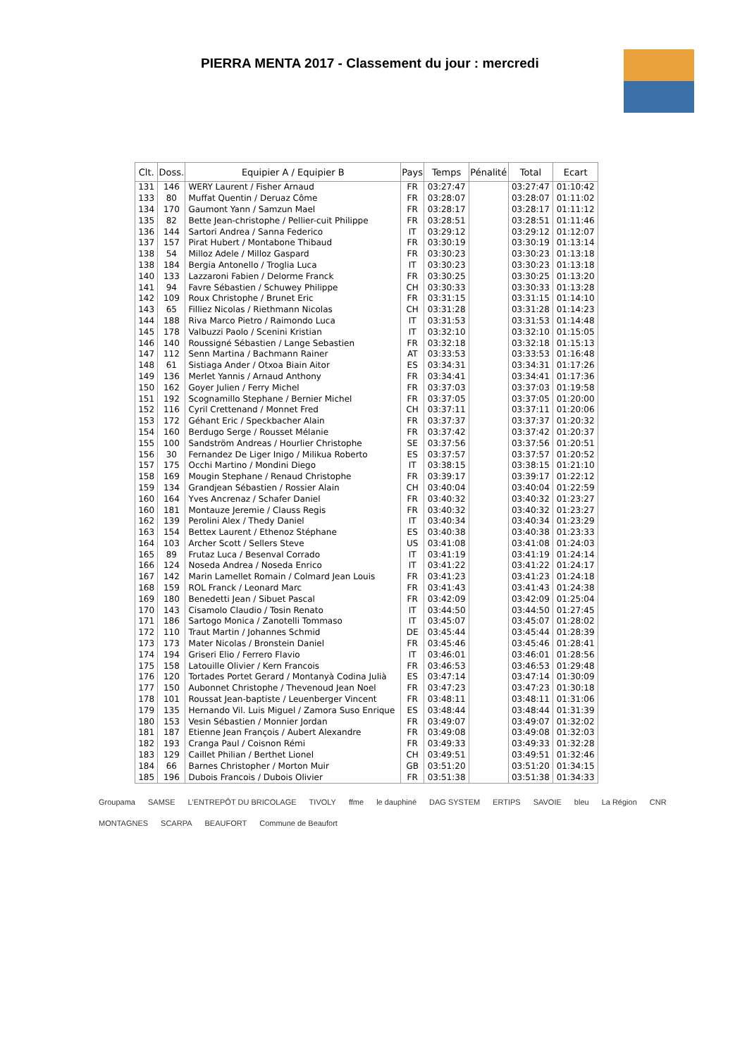PIERRA MENTA 2017 - Classement du jour : mercredi
| Clt. | Doss. | Equipier A / Equipier B | Pays | Temps | Pénalité | Total | Ecart |
| --- | --- | --- | --- | --- | --- | --- | --- |
| 131 | 146 | WERY Laurent / Fisher Arnaud | FR | 03:27:47 | | 03:27:47 | 01:10:42 |
| 133 | 80 | Muffat Quentin / Deruaz Côme | FR | 03:28:07 | | 03:28:07 | 01:11:02 |
| 134 | 170 | Gaumont Yann / Samzun Mael | FR | 03:28:17 | | 03:28:17 | 01:11:12 |
| 135 | 82 | Bette Jean-christophe / Pellier-cuit Philippe | FR | 03:28:51 | | 03:28:51 | 01:11:46 |
| 136 | 144 | Sartori Andrea / Sanna Federico | IT | 03:29:12 | | 03:29:12 | 01:12:07 |
| 137 | 157 | Pirat Hubert / Montabone Thibaud | FR | 03:30:19 | | 03:30:19 | 01:13:14 |
| 138 | 54 | Milloz Adele / Milloz Gaspard | FR | 03:30:23 | | 03:30:23 | 01:13:18 |
| 138 | 184 | Bergia Antonello / Troglia Luca | IT | 03:30:23 | | 03:30:23 | 01:13:18 |
| 140 | 133 | Lazzaroni Fabien / Delorme Franck | FR | 03:30:25 | | 03:30:25 | 01:13:20 |
| 141 | 94 | Favre Sébastien / Schuwey Philippe | CH | 03:30:33 | | 03:30:33 | 01:13:28 |
| 142 | 109 | Roux Christophe / Brunet Eric | FR | 03:31:15 | | 03:31:15 | 01:14:10 |
| 143 | 65 | Filliez Nicolas / Riethmann Nicolas | CH | 03:31:28 | | 03:31:28 | 01:14:23 |
| 144 | 188 | Riva Marco Pietro / Raimondo Luca | IT | 03:31:53 | | 03:31:53 | 01:14:48 |
| 145 | 178 | Valbuzzi Paolo / Scenini Kristian | IT | 03:32:10 | | 03:32:10 | 01:15:05 |
| 146 | 140 | Roussigné Sébastien / Lange Sebastien | FR | 03:32:18 | | 03:32:18 | 01:15:13 |
| 147 | 112 | Senn Martina / Bachmann Rainer | AT | 03:33:53 | | 03:33:53 | 01:16:48 |
| 148 | 61 | Sistiaga Ander / Otxoa Biain Aitor | ES | 03:34:31 | | 03:34:31 | 01:17:26 |
| 149 | 136 | Merlet Yannis / Arnaud Anthony | FR | 03:34:41 | | 03:34:41 | 01:17:36 |
| 150 | 162 | Goyer Julien / Ferry Michel | FR | 03:37:03 | | 03:37:03 | 01:19:58 |
| 151 | 192 | Scognamillo Stephane / Bernier Michel | FR | 03:37:05 | | 03:37:05 | 01:20:00 |
| 152 | 116 | Cyril Crettenand / Monnet Fred | CH | 03:37:11 | | 03:37:11 | 01:20:06 |
| 153 | 172 | Géhant Eric / Speckbacher Alain | FR | 03:37:37 | | 03:37:37 | 01:20:32 |
| 154 | 160 | Berdugo Serge / Rousset Mélanie | FR | 03:37:42 | | 03:37:42 | 01:20:37 |
| 155 | 100 | Sandström Andreas / Hourlier Christophe | SE | 03:37:56 | | 03:37:56 | 01:20:51 |
| 156 | 30 | Fernandez De Liger Inigo / Milikua Roberto | ES | 03:37:57 | | 03:37:57 | 01:20:52 |
| 157 | 175 | Occhi Martino / Mondini Diego | IT | 03:38:15 | | 03:38:15 | 01:21:10 |
| 158 | 169 | Mougin Stephane / Renaud Christophe | FR | 03:39:17 | | 03:39:17 | 01:22:12 |
| 159 | 134 | Grandjean Sébastien / Rossier Alain | CH | 03:40:04 | | 03:40:04 | 01:22:59 |
| 160 | 164 | Yves Ancrenaz / Schafer Daniel | FR | 03:40:32 | | 03:40:32 | 01:23:27 |
| 160 | 181 | Montauze Jeremie / Clauss Regis | FR | 03:40:32 | | 03:40:32 | 01:23:27 |
| 162 | 139 | Perolini Alex / Thedy Daniel | IT | 03:40:34 | | 03:40:34 | 01:23:29 |
| 163 | 154 | Bettex Laurent / Ethenoz Stéphane | ES | 03:40:38 | | 03:40:38 | 01:23:33 |
| 164 | 103 | Archer Scott / Sellers Steve | US | 03:41:08 | | 03:41:08 | 01:24:03 |
| 165 | 89 | Frutaz Luca / Besenval Corrado | IT | 03:41:19 | | 03:41:19 | 01:24:14 |
| 166 | 124 | Noseda Andrea / Noseda Enrico | IT | 03:41:22 | | 03:41:22 | 01:24:17 |
| 167 | 142 | Marin Lamellet Romain / Colmard Jean Louis | FR | 03:41:23 | | 03:41:23 | 01:24:18 |
| 168 | 159 | ROL Franck / Leonard Marc | FR | 03:41:43 | | 03:41:43 | 01:24:38 |
| 169 | 180 | Benedetti Jean / Sibuet Pascal | FR | 03:42:09 | | 03:42:09 | 01:25:04 |
| 170 | 143 | Cisamolo Claudio / Tosin Renato | IT | 03:44:50 | | 03:44:50 | 01:27:45 |
| 171 | 186 | Sartogo Monica / Zanotelli Tommaso | IT | 03:45:07 | | 03:45:07 | 01:28:02 |
| 172 | 110 | Traut Martin / Johannes Schmid | DE | 03:45:44 | | 03:45:44 | 01:28:39 |
| 173 | 173 | Mater Nicolas / Bronstein Daniel | FR | 03:45:46 | | 03:45:46 | 01:28:41 |
| 174 | 194 | Griseri Elio / Ferrero Flavio | IT | 03:46:01 | | 03:46:01 | 01:28:56 |
| 175 | 158 | Latouille Olivier / Kern Francois | FR | 03:46:53 | | 03:46:53 | 01:29:48 |
| 176 | 120 | Tortades Portet Gerard / Montanyà Codina Julià | ES | 03:47:14 | | 03:47:14 | 01:30:09 |
| 177 | 150 | Aubonnet Christophe / Thevenoud Jean Noel | FR | 03:47:23 | | 03:47:23 | 01:30:18 |
| 178 | 101 | Roussat Jean-baptiste / Leuenberger Vincent | FR | 03:48:11 | | 03:48:11 | 01:31:06 |
| 179 | 135 | Hernando Vil. Luis Miguel / Zamora Suso Enrique | ES | 03:48:44 | | 03:48:44 | 01:31:39 |
| 180 | 153 | Vesin Sébastien / Monnier Jordan | FR | 03:49:07 | | 03:49:07 | 01:32:02 |
| 181 | 187 | Etienne Jean François / Aubert Alexandre | FR | 03:49:08 | | 03:49:08 | 01:32:03 |
| 182 | 193 | Cranga Paul / Coisnon Rémi | FR | 03:49:33 | | 03:49:33 | 01:32:28 |
| 183 | 129 | Caillet Philian / Berthet Lionel | CH | 03:49:51 | | 03:49:51 | 01:32:46 |
| 184 | 66 | Barnes Christopher / Morton Muir | GB | 03:51:20 | | 03:51:20 | 01:34:15 |
| 185 | 196 | Dubois Francois / Dubois Olivier | FR | 03:51:38 | | 03:51:38 | 01:34:33 |
Groupama SAMSE L'ENTREPÔT DU BRICOLAGE TIVOLY ffme le dauphiné DAG SYSTEM ERTIPS SAVOIE bleu La Région CNR MONTAGNES SCARPA BEAUFORT Commune de Beaufort